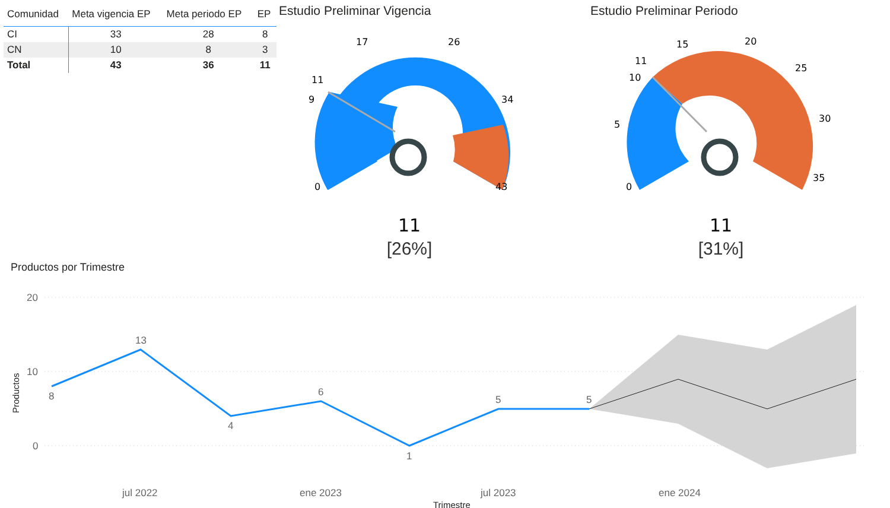| Comunidad | Meta vigencia EP | Meta periodo EP | EP |
| --- | --- | --- | --- |
| CI | 33 | 28 | 8 |
| CN | 10 | 8 | 3 |
| Total | 43 | 36 | 11 |
Estudio Preliminar Vigencia
11
0
9
11
17
26
34
43
[26%]
Estudio Preliminar Periodo
11
0
5
10
11
15
20
25
30
35
[31%]
Productos por Trimestre
20
10
0
Productos
8
13
4
6
1
5
5
jul 2022
ene 2023
jul 2023
ene 2024
Trimestre